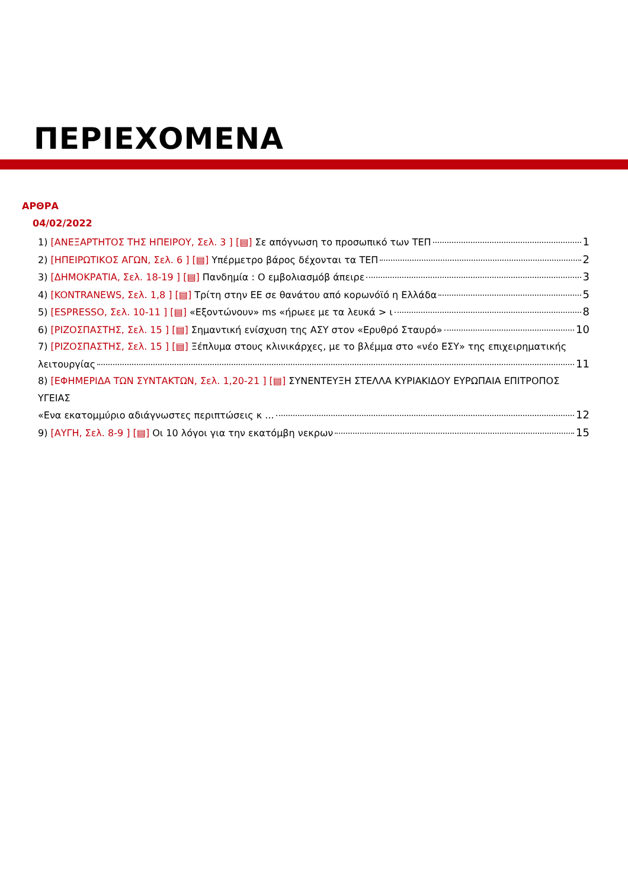ΠΕΡΙΕΧΟΜΕΝΑ
ΑΡΘΡΑ
04/02/2022
1) [ΑΝΕΞΑΡΤΗΤΟΣ ΤΗΣ ΗΠΕΙΡΟΥ, Σελ. 3 ] [▤] Σε απόγνωση το προσωπικό των ΤΕΠ 1
2) [ΗΠΕΙΡΩΤΙΚΟΣ ΑΓΩΝ, Σελ. 6 ] [▤] Υπέρμετρο βάρος δέχονται τα ΤΕΠ 2
3) [ΔΗΜΟΚΡΑΤΙΑ, Σελ. 18-19 ] [▤] Πανδημία : Ο εμβολιασμόβ άπειρε 3
4) [KONTRANEWS, Σελ. 1,8 ] [▤] Τρίτη στην ΕΕ σε θανάτου από κορωνόϊό η Ελλάδα 5
5) [ESPRESSO, Σελ. 10-11 ] [▤] «Εξοντώνουν» ms «ήρωεε με τα λευκά > ι 8
6) [ΡΙΖΟΣΠΑΣΤΗΣ, Σελ. 15 ] [▤] Σημαντική ενίσχυση της ΑΣΥ στον «Ερυθρό Σταυρό» 10
7) [ΡΙΖΟΣΠΑΣΤΗΣ, Σελ. 15 ] [▤] Ξέπλυμα στους κλινικάρχες, με το βλέμμα στο «νέο ΕΣΥ» της επιχειρηματικής
λειτουργίας 11
8) [ΕΦΗΜΕΡΙΔΑ ΤΩΝ ΣΥΝΤΑΚΤΩΝ, Σελ. 1,20-21 ] [▤] ΣΥΝΕΝΤΕΥΞΗ ΣΤΕΛΛΑ ΚΥΡΙΑΚΙΔΟΥ ΕΥΡΩΠΑΙΑ ΕΠΙΤΡΟΠΟΣ ΥΓΕΙΑΣ
«Ενα εκατομμύριο αδιάγνωστες περιπτώσεις κ ... 12
9) [ΑΥΓΗ, Σελ. 8-9 ] [▤] Οι 10 λόγοι για την εκατόμβη νεκρων 15